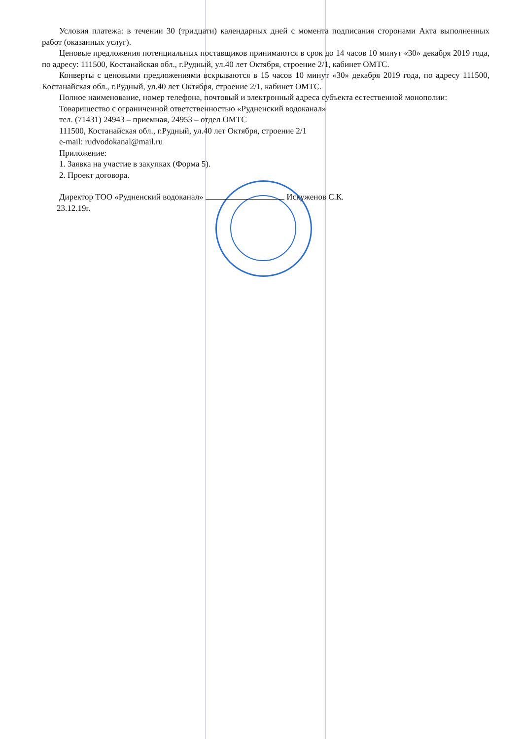Условия платежа: в течении 30 (тридцати) календарных дней с момента подписания сторонами Акта выполненных работ (оказанных услуг).
Ценовые предложения потенциальных поставщиков принимаются в срок до 14 часов 10 минут «30» декабря 2019 года, по адресу: 111500, Костанайская обл., г.Рудный, ул.40 лет Октября, строение 2/1, кабинет ОМТС.
Конверты с ценовыми предложениями вскрываются в 15 часов 10 минут «30» декабря 2019 года, по адресу 111500, Костанайская обл., г.Рудный, ул.40 лет Октября, строение 2/1, кабинет ОМТС.
Полное наименование, номер телефона, почтовый и электронный адреса субъекта естественной монополии:
Товарищество с ограниченной ответственностью «Рудненский водоканал»
тел. (71431) 24943 – приемная, 24953 – отдел ОМТС
111500, Костанайская обл., г.Рудный, ул.40 лет Октября, строение 2/1
e-mail: rudvodokanal@mail.ru
Приложение:
1. Заявка на участие в закупках (Форма 5).
2. Проект договора.
Директор ТОО «Рудненский водоканал» Искуженов С.К.
23.12.19г.